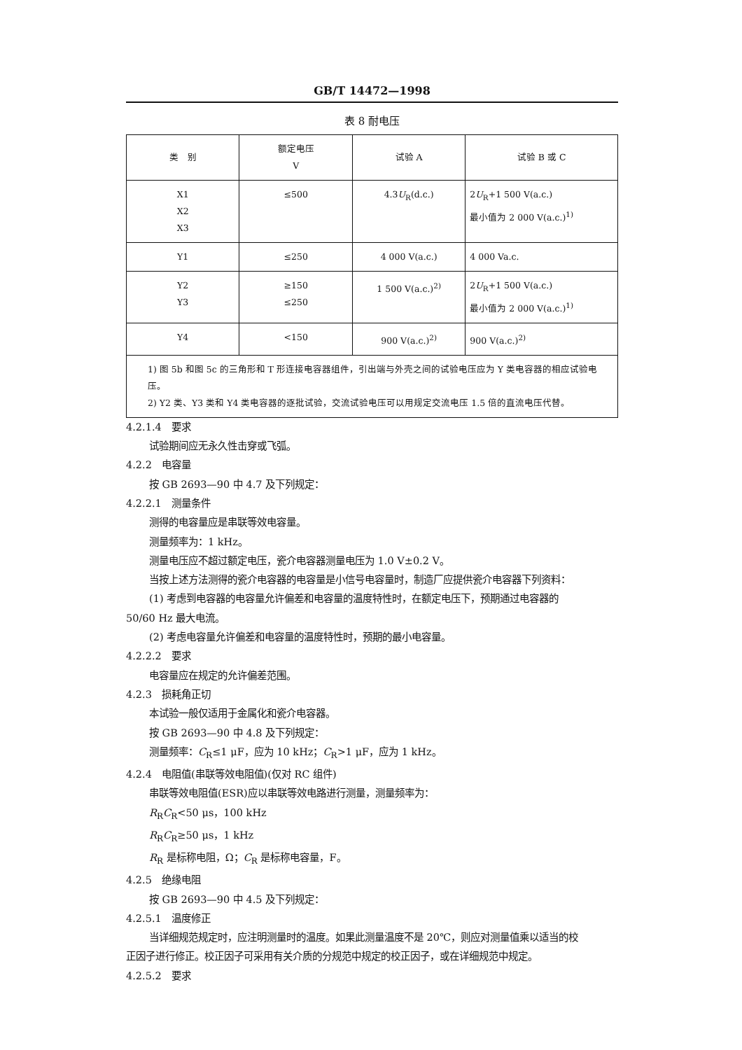GB/T 14472—1998
表 8 耐电压
| 类 别 | 额定电压 V | 试验 A | 试验 B 或 C |
| --- | --- | --- | --- |
| X1 X2 X3 | ≤500 | 4.3 U<sub>R</sub>(d.c.) | 2 U<sub>R</sub>+1 500 V(a.c.) 最小值为 2 000 V(a.c.)<sup>1)</sup> |
| Y1 | ≤250 | 4 000 V(a.c.) | 4 000 Va.c. |
| Y2 Y3 | ≥150 ≤250 | 1 500 V(a.c.)<sup>2)</sup> | 2 U<sub>R</sub>+1 500 V(a.c.) 最小值为 2 000 V(a.c.)<sup>1)</sup> |
| Y4 | <150 | 900 V(a.c.)<sup>2)</sup> | 900 V(a.c.)<sup>2)</sup> |
| 1) 图 5b 和图 5c 的三角形和 T 形连接电容器组件，引出端与外壳之间的试验电压应为 Y 类电容器的相应试验电压。 2) Y2 类、Y3 类和 Y4 类电容器的逐批试验，交流试验电压可以用规定交流电压 1.5 倍的直流电压代替。 | | | |
4.2.1.4　要求
试验期间应无永久性击穿或飞弧。
4.2.2　电容量
按 GB 2693—90 中 4.7 及下列规定：
4.2.2.1　测量条件
测得的电容量应是串联等效电容量。
测量频率为：1 kHz。
测量电压应不超过额定电压，瓷介电容器测量电压为 1.0 V±0.2 V。
当按上述方法测得的瓷介电容器的电容量是小信号电容量时，制造厂应提供瓷介电容器下列资料：
(1) 考虑到电容器的电容量允许偏差和电容量的温度特性时，在额定电压下，预期通过电容器的
50/60 Hz 最大电流。
(2) 考虑电容量允许偏差和电容量的温度特性时，预期的最小电容量。
4.2.2.2　要求
电容量应在规定的允许偏差范围。
4.2.3　损耗角正切
本试验一般仅适用于金属化和瓷介电容器。
按 GB 2693—90 中 4.8 及下列规定：
测量频率：C<sub>R</sub>≤1 μF，应为 10 kHz；C<sub>R</sub>>1 μF，应为 1 kHz。
4.2.4　电阻值(串联等效电阻值)(仅对 RC 组件)
串联等效电阻值(ESR)应以串联等效电路进行测量，测量频率为：
R<sub>R</sub>C<sub>R</sub><50 μs，100 kHz
R<sub>R</sub>C<sub>R</sub>≥50 μs，1 kHz
R<sub>R</sub> 是标称电阻，Ω；C<sub>R</sub> 是标称电容量，F。
4.2.5　绝缘电阻
按 GB 2693—90 中 4.5 及下列规定：
4.2.5.1　温度修正
当详细规范规定时，应注明测量时的温度。如果此测量温度不是 20℃，则应对测量值乘以适当的校
正因子进行修正。校正因子可采用有关介质的分规范中规定的校正因子，或在详细规范中规定。
4.2.5.2　要求